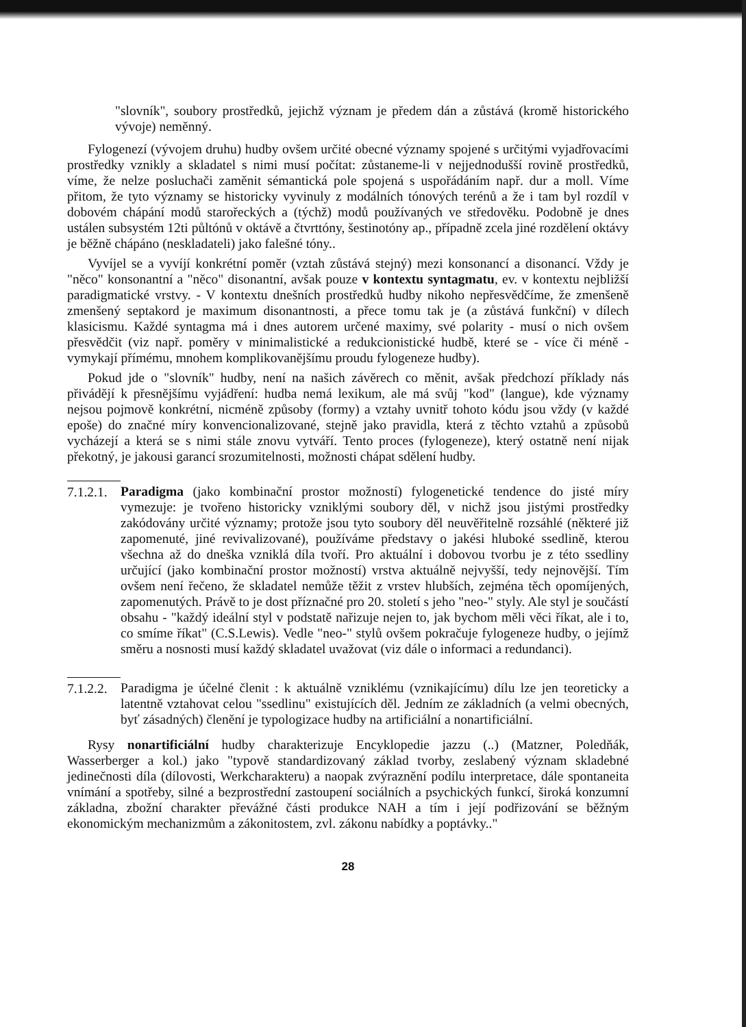"slovník", soubory prostředků, jejichž význam je předem dán a zůstává (kromě historického vývoje) neměnný.
Fylogenezí (vývojem druhu) hudby ovšem určité obecné významy spojené s určitými vyjadřovacími prostředky vznikly a skladatel s nimi musí počítat: zůstaneme-li v nejjednodušší rovině prostředků, víme, že nelze posluchači zaměnit sémantická pole spojená s uspořádáním např. dur a moll. Víme přitom, že tyto významy se historicky vyvinuly z modálních tónových terénů a že i tam byl rozdíl v dobovém chápání modů starořeckých a (týchž) modů používaných ve středověku. Podobně je dnes ustálen subsystém 12ti půltónů v oktávě a čtvrttóny, šestinotóny ap., případně zcela jiné rozdělení oktávy je běžně chápáno (neskladateli) jako falešné tóny..
Vyvíjel se a vyvíjí konkrétní poměr (vztah zůstává stejný) mezi konsonancí a disonancí. Vždy je "něco" konsonantní a "něco" disonantní, avšak pouze v kontextu syntagmatu, ev. v kontextu nejbližší paradigmatické vrstvy. - V kontextu dnešních prostředků hudby nikoho nepřesvědčíme, že zmenšeně zmenšený septakord je maximum disonantnosti, a přece tomu tak je (a zůstává funkční) v dílech klasicismu. Každé syntagma má i dnes autorem určené maximy, své polarity - musí o nich ovšem přesvědčit (viz např. poměry v minimalistické a redukcionistické hudbě, které se - více či méně - vymykají přímému, mnohem komplikovanějšímu proudu fylogeneze hudby).
Pokud jde o "slovník" hudby, není na našich závěrech co měnit, avšak předchozí příklady nás přivádějí k přesnějšímu vyjádření: hudba nemá lexikum, ale má svůj "kod" (langue), kde významy nejsou pojmově konkrétní, nicméně způsoby (formy) a vztahy uvnitř tohoto kódu jsou vždy (v každé epoše) do značné míry konvencionalizované, stejně jako pravidla, která z těchto vztahů a způsobů vycházejí a která se s nimi stále znovu vytváří. Tento proces (fylogeneze), který ostatně není nijak překotný, je jakousi garancí srozumitelnosti, možnosti chápat sdělení hudby.
7.1.2.1.
Paradigma (jako kombinační prostor možností) fylogenetické tendence do jisté míry vymezuje: je tvořeno historicky vzniklými soubory děl, v nichž jsou jistými prostředky zakódovány určité významy; protože jsou tyto soubory děl neuvěřitelně rozsáhlé (některé již zapomenuté, jiné revivalizované), používáme představy o jakési hluboké ssedlině, kterou všechna až do dneška vzniklá díla tvoří. Pro aktuální i dobovou tvorbu je z této ssedliny určující (jako kombinační prostor možností) vrstva aktuálně nejvyšší, tedy nejnovější. Tím ovšem není řečeno, že skladatel nemůže těžit z vrstev hlubších, zejména těch opomíjených, zapomenutých. Právě to je dost příznačné pro 20. století s jeho "neo-" styly. Ale styl je součástí obsahu - "každý ideální styl v podstatě nařizuje nejen to, jak bychom měli věci říkat, ale i to, co smíme říkat" (C.S.Lewis). Vedle "neo-" stylů ovšem pokračuje fylogeneze hudby, o jejímž směru a nosnosti musí každý skladatel uvažovat (viz dále o informaci a redundanci).
7.1.2.2.
Paradigma je účelné členit : k aktuálně vzniklému (vznikajícímu) dílu lze jen teoreticky a latentně vztahovat celou "ssedlinu" existujících děl. Jedním ze základních (a velmi obecných, byť zásadných) členění je typologizace hudby na artificiální a nonartificiální.
Rysy nonartificiální hudby charakterizuje Encyklopedie jazzu (..) (Matzner, Poledňák, Wasserberger a kol.) jako "typově standardizovaný základ tvorby, zeslabený význam skladebné jedinečnosti díla (dílovosti, Werkcharakteru) a naopak zvýraznění podílu interpretace, dále spontaneita vnímání a spotřeby, silné a bezprostřední zastoupení sociálních a psychických funkcí, široká konzumní základna, zbožní charakter převážné části produkce NAH a tím i její podřizování se běžným ekonomickým mechanizmům a zákonitostem, zvl. zákonu nabídky a poptávky.."
28